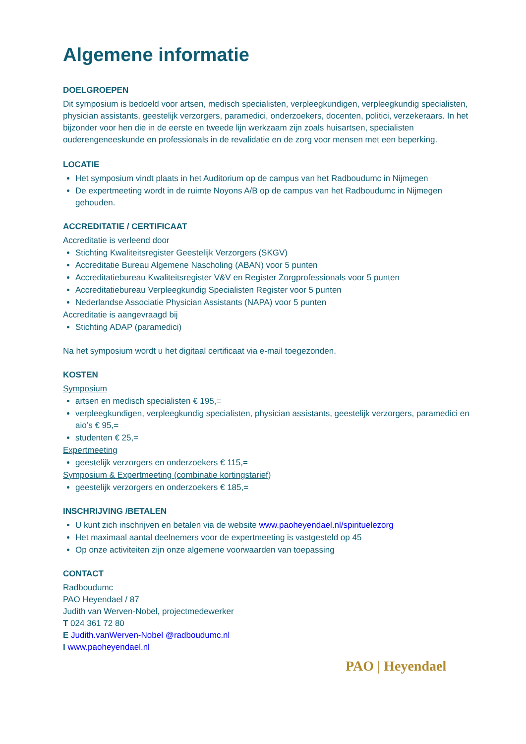Algemene informatie
DOELGROEPEN
Dit symposium is bedoeld voor artsen, medisch specialisten, verpleegkundigen, verpleegkundig specialisten, physician assistants, geestelijk verzorgers, paramedici, onderzoekers, docenten, politici, verzekeraars. In het bijzonder voor hen die in de eerste en tweede lijn werkzaam zijn zoals huisartsen, specialisten ouderengeneeskunde en professionals in de revalidatie en de zorg voor mensen met een beperking.
LOCATIE
Het symposium vindt plaats in het Auditorium op de campus van het Radboudumc in Nijmegen
De expertmeeting wordt in de ruimte Noyons A/B op de campus van het Radboudumc in Nijmegen gehouden.
ACCREDITATIE / CERTIFICAAT
Accreditatie is verleend door
Stichting Kwaliteitsregister Geestelijk Verzorgers (SKGV)
Accreditatie Bureau Algemene Nascholing (ABAN) voor 5 punten
Accreditatiebureau Kwaliteitsregister V&V en Register Zorgprofessionals voor 5 punten
Accreditatiebureau Verpleegkundig Specialisten Register voor 5 punten
Nederlandse Associatie Physician Assistants (NAPA) voor 5 punten
Accreditatie is aangevraagd bij
Stichting ADAP (paramedici)
Na het symposium wordt u het digitaal certificaat via e-mail toegezonden.
KOSTEN
Symposium
artsen en medisch specialisten € 195,=
verpleegkundigen, verpleegkundig specialisten, physician assistants, geestelijk verzorgers, paramedici en aio’s € 95,=
studenten € 25,=
Expertmeeting
geestelijk verzorgers en onderzoekers € 115,=
Symposium & Expertmeeting (combinatie kortingstarief)
geestelijk verzorgers en onderzoekers € 185,=
INSCHRIJVING /BETALEN
U kunt zich inschrijven en betalen via de website www.paoheyendael.nl/spirituelezorg
Het maximaal aantal deelnemers voor de expertmeeting is vastgesteld op 45
Op onze activiteiten zijn onze algemene voorwaarden van toepassing
CONTACT
Radboudumc
PAO Heyendael / 87
Judith van Werven-Nobel, projectmedewerker
T 024 361 72 80
E Judith.vanWerven-Nobel @radboudumc.nl
I www.paoheyendael.nl
PAO | Heyendael